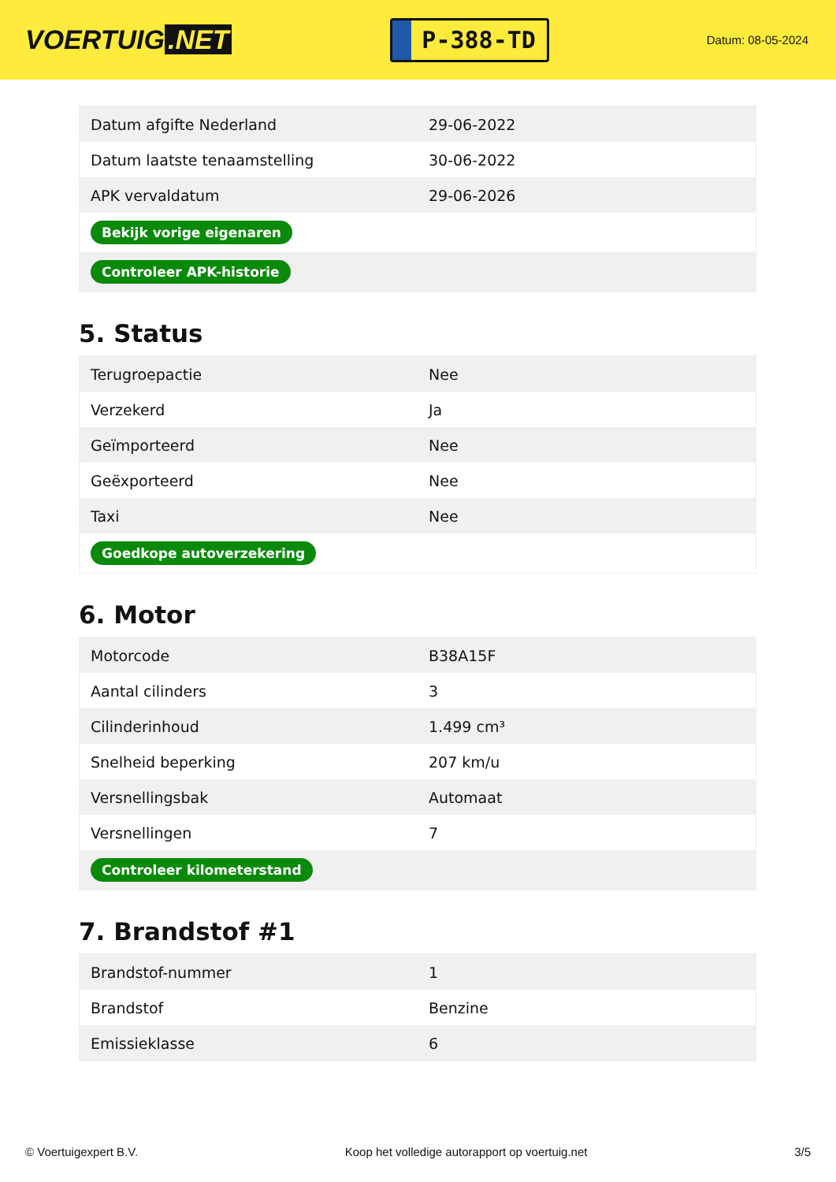VOERTUIG.NET
P-388-TD
Datum: 08-05-2024
| Datum afgifte Nederland | 29-06-2022 |
| Datum laatste tenaamstelling | 30-06-2022 |
| APK vervaldatum | 29-06-2026 |
| Bekijk vorige eigenaren | |
| Controleer APK-historie | |
5. Status
| Terugroepactie | Nee |
| Verzekerd | Ja |
| Geïmporteerd | Nee |
| Geëxporteerd | Nee |
| Taxi | Nee |
| Goedkope autoverzekering | |
6. Motor
| Motorcode | B38A15F |
| Aantal cilinders | 3 |
| Cilinderinhoud | 1.499 cm³ |
| Snelheid beperking | 207 km/u |
| Versnellingsbak | Automaat |
| Versnellingen | 7 |
| Controleer kilometerstand | |
7. Brandstof #1
| Brandstof-nummer | 1 |
| Brandstof | Benzine |
| Emissieklasse | 6 |
© Voertuigexpert B.V. Koop het volledige autorapport op voertuig.net 3/5